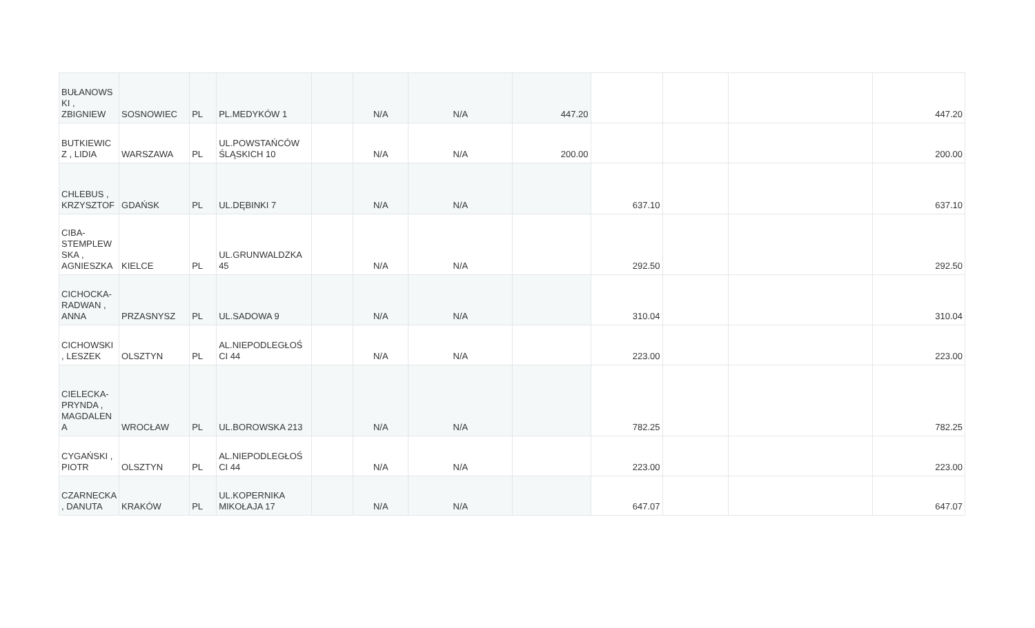| BUŁANOWS KI , ZBIGNIEW | SOSNOWIEC | PL | PL.MEDYKÓW 1 | | N/A | N/A | 447.20 | | | | 447.20 |
| BUTKIEWIC Z , LIDIA | WARSZAWA | PL | UL.POWSTAŃCÓW ŚLĄSKICH 10 | | N/A | N/A | 200.00 | | | | 200.00 |
| CHLEBUS , KRZYSZTOF | GDAŃSK | PL | UL.DĘBINKI 7 | | N/A | N/A | | 637.10 | | | 637.10 |
| CIBA-STEMPLEW SKA , AGNIESZKA | KIELCE | PL | UL.GRUNWALDZKA 45 | | N/A | N/A | | 292.50 | | | 292.50 |
| CICHOCKA-RADWAN , ANNA | PRZASNYSZ | PL | UL.SADOWA 9 | | N/A | N/A | | 310.04 | | | 310.04 |
| CICHOWSKI , LESZEK | OLSZTYN | PL | AL.NIEPODLEGŁOŚ CI 44 | | N/A | N/A | | 223.00 | | | 223.00 |
| CIELECKA-PRYNDA , MAGDALEN A | WROCŁAW | PL | UL.BOROWSKA 213 | | N/A | N/A | | 782.25 | | | 782.25 |
| CYGAŃSKI , PIOTR | OLSZTYN | PL | AL.NIEPODLEGŁOŚ CI 44 | | N/A | N/A | | 223.00 | | | 223.00 |
| CZARNECKA , DANUTA | KRAKÓW | PL | UL.KOPERNIKA MIKOŁAJA 17 | | N/A | N/A | | 647.07 | | | 647.07 |